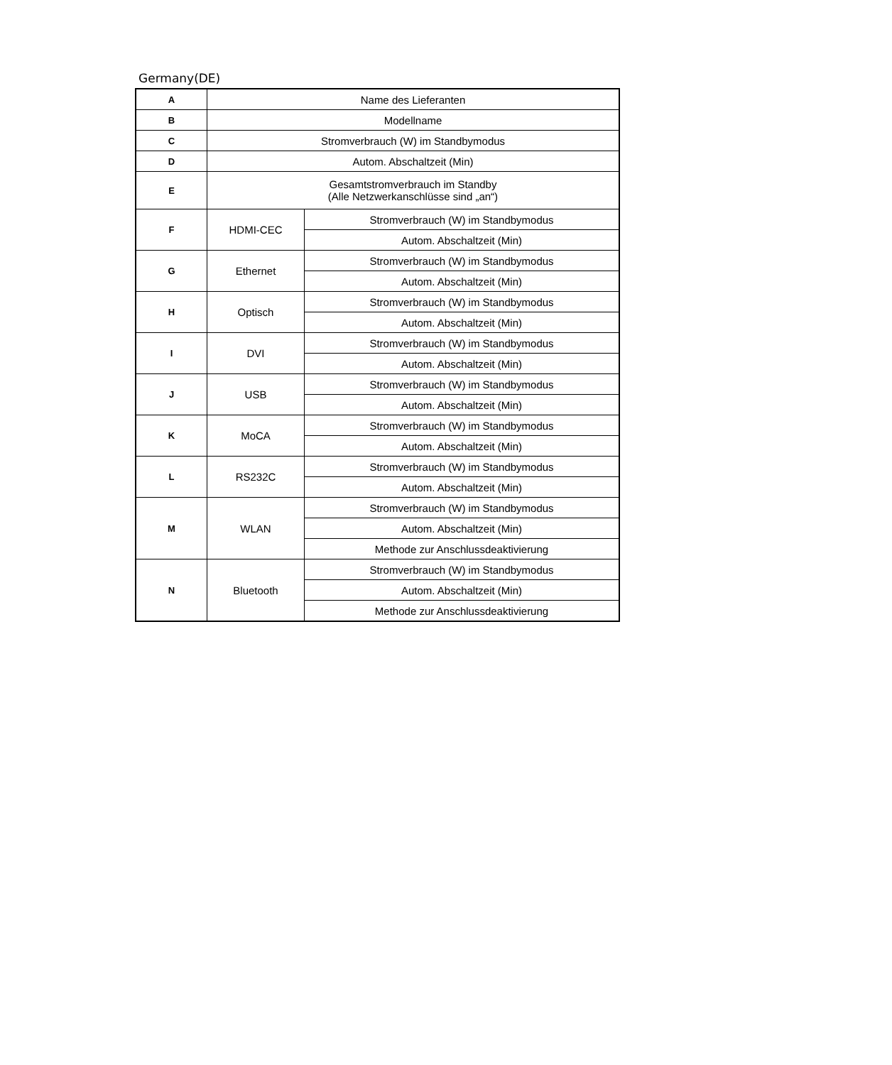Germany(DE)
| A | Name des Lieferanten | |
| B | Modellname | |
| C | Stromverbrauch (W) im Standbymodus | |
| D | Autom. Abschaltzeit (Min) | |
| E | Gesamtstromverbrauch im Standby (Alle Netzwerkanschlüsse sind „an“) | |
| F | HDMI-CEC | Stromverbrauch (W) im Standbymodus |
| | | Autom. Abschaltzeit (Min) |
| G | Ethernet | Stromverbrauch (W) im Standbymodus |
| | | Autom. Abschaltzeit (Min) |
| H | Optisch | Stromverbrauch (W) im Standbymodus |
| | | Autom. Abschaltzeit (Min) |
| I | DVI | Stromverbrauch (W) im Standbymodus |
| | | Autom. Abschaltzeit (Min) |
| J | USB | Stromverbrauch (W) im Standbymodus |
| | | Autom. Abschaltzeit (Min) |
| K | MoCA | Stromverbrauch (W) im Standbymodus |
| | | Autom. Abschaltzeit (Min) |
| L | RS232C | Stromverbrauch (W) im Standbymodus |
| | | Autom. Abschaltzeit (Min) |
| M | WLAN | Stromverbrauch (W) im Standbymodus |
| | | Autom. Abschaltzeit (Min) |
| | | Methode zur Anschlussdeaktivierung |
| N | Bluetooth | Stromverbrauch (W) im Standbymodus |
| | | Autom. Abschaltzeit (Min) |
| | | Methode zur Anschlussdeaktivierung |